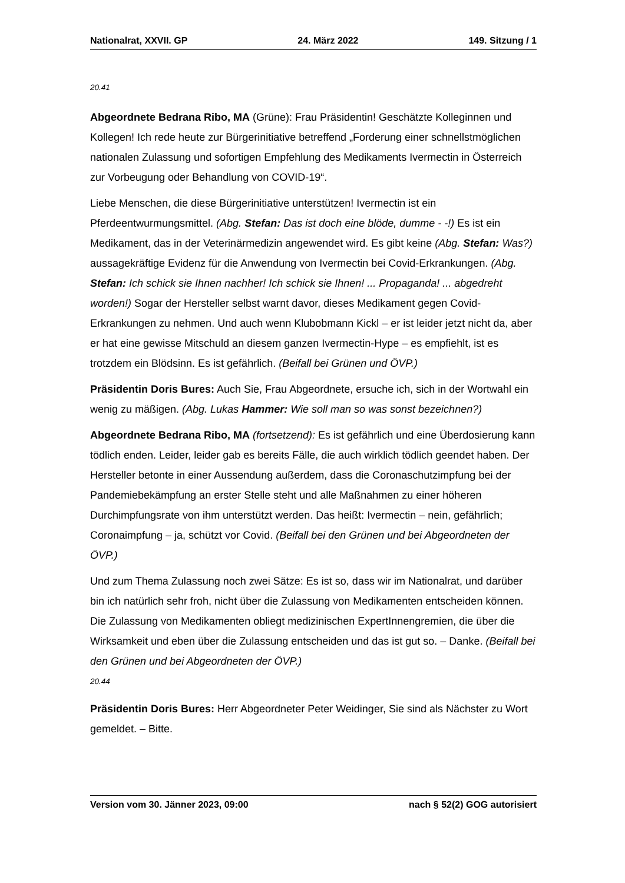Nationalrat, XXVII. GP 24. März 2022 149. Sitzung / 1
20.41
Abgeordnete Bedrana Ribo, MA (Grüne): Frau Präsidentin! Geschätzte Kolleginnen und Kollegen! Ich rede heute zur Bürgerinitiative betreffend „Forderung einer schnellst­möglichen nationalen Zulassung und sofortigen Empfehlung des Medikaments Ivermectin in Österreich zur Vorbeugung oder Behandlung von COVID-19“.
Liebe Menschen, die diese Bürgerinitiative unterstützen! Ivermectin ist ein Pferdeentwurmungsmittel. (Abg. Stefan: Das ist doch eine blöde, dumme - -!) Es ist ein Medikament, das in der Veterinärmedizin angewendet wird. Es gibt keine (Abg. Stefan: Was?) aussagekräftige Evidenz für die Anwendung von Ivermectin bei Covid-Erkrankungen. (Abg. Stefan: Ich schick sie Ihnen nachher! Ich schick sie Ihnen! ... Propaganda! ... abgedreht worden!) Sogar der Hersteller selbst warnt davor, dieses Medikament gegen Covid-Erkrankungen zu nehmen. Und auch wenn Klubobmann Kickl – er ist leider jetzt nicht da, aber er hat eine gewisse Mitschuld an diesem ganzen Ivermectin-Hype – es empfiehlt, ist es trotzdem ein Blödsinn. Es ist gefährlich. (Beifall bei Grünen und ÖVP.)
Präsidentin Doris Bures: Auch Sie, Frau Abgeordnete, ersuche ich, sich in der Wort­wahl ein wenig zu mäßigen. (Abg. Lukas Hammer: Wie soll man so was sonst bezeichnen?)
Abgeordnete Bedrana Ribo, MA (fortsetzend): Es ist gefährlich und eine Überdosie­rung kann tödlich enden. Leider, leider gab es bereits Fälle, die auch wirklich tödlich geendet haben. Der Hersteller betonte in einer Aussendung außerdem, dass die Coronaschutzimpfung bei der Pandemiebekämpfung an erster Stelle steht und alle Maßnahmen zu einer höheren Durchimpfungsrate von ihm unterstützt werden. Das heißt: Ivermectin – nein, gefährlich; Coronaimpfung – ja, schützt vor Covid. (Beifall bei den Grünen und bei Abgeordneten der ÖVP.)
Und zum Thema Zulassung noch zwei Sätze: Es ist so, dass wir im Nationalrat, und darüber bin ich natürlich sehr froh, nicht über die Zulassung von Medikamenten entscheiden können. Die Zulassung von Medikamenten obliegt medizinischen ExpertInnengremien, die über die Wirksamkeit und eben über die Zulassung entscheiden und das ist gut so. – Danke. (Beifall bei den Grünen und bei Abgeordneten der ÖVP.)
20.44
Präsidentin Doris Bures: Herr Abgeordneter Peter Weidinger, Sie sind als Nächster zu Wort gemeldet. – Bitte.
Version vom 30. Jänner 2023, 09:00 nach § 52(2) GOG autorisiert